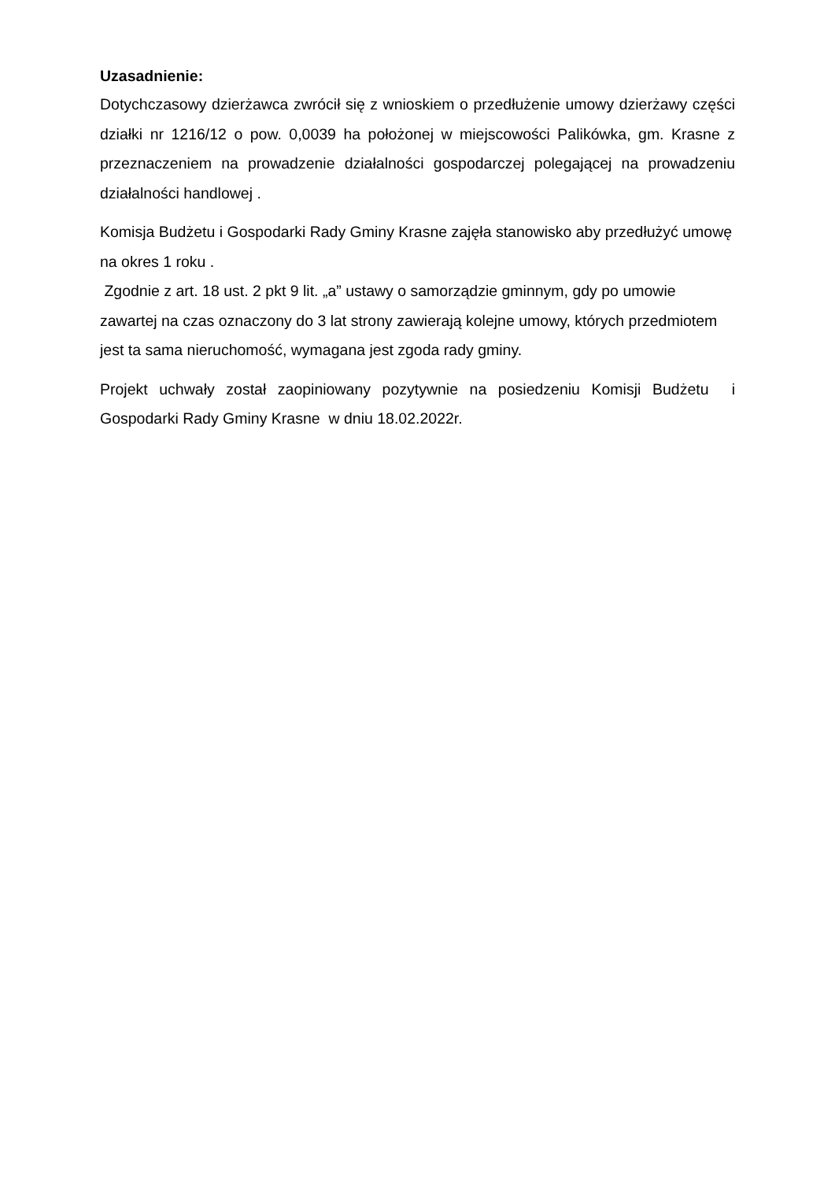Uzasadnienie:
Dotychczasowy dzierżawca zwrócił się z wnioskiem o przedłużenie umowy dzierżawy części działki nr 1216/12 o pow. 0,0039 ha położonej w miejscowości Palikówka, gm. Krasne z przeznaczeniem na prowadzenie działalności gospodarczej polegającej na prowadzeniu działalności handlowej .
Komisja Budżetu i Gospodarki Rady Gminy Krasne zajęła stanowisko aby przedłużyć umowę na okres 1 roku .
Zgodnie z art. 18 ust. 2 pkt 9 lit. „a” ustawy o samorządzie gminnym, gdy po umowie zawartej na czas oznaczony do 3 lat strony zawierają kolejne umowy, których przedmiotem jest ta sama nieruchomość, wymagana jest zgoda rady gminy.
Projekt uchwały został zaopiniowany pozytywnie na posiedzeniu Komisji Budżetu i Gospodarki Rady Gminy Krasne w dniu 18.02.2022r.